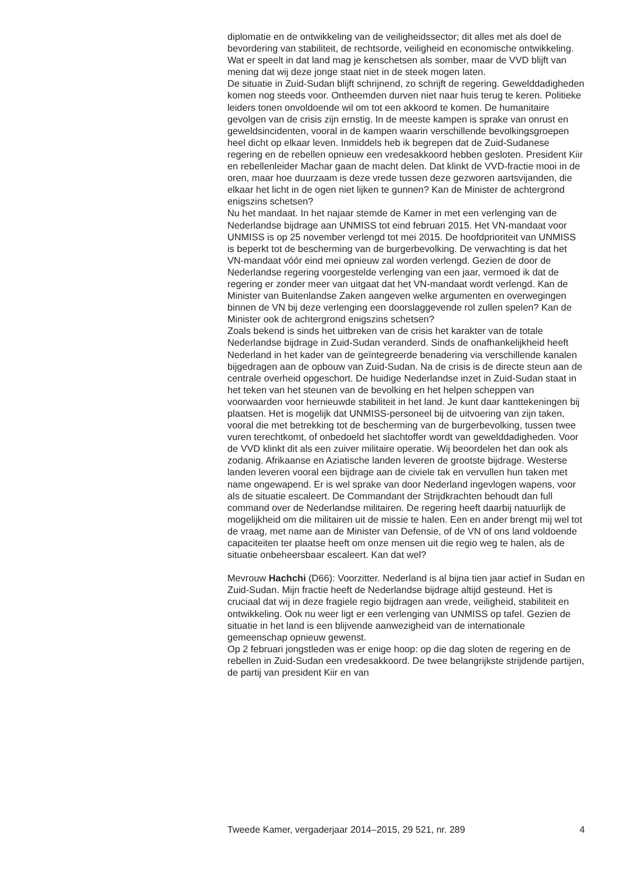diplomatie en de ontwikkeling van de veiligheidssector; dit alles met als doel de bevordering van stabiliteit, de rechtsorde, veiligheid en economische ontwikkeling. Wat er speelt in dat land mag je kenschetsen als somber, maar de VVD blijft van mening dat wij deze jonge staat niet in de steek mogen laten.
De situatie in Zuid-Sudan blijft schrijnend, zo schrijft de regering. Gewelddadigheden komen nog steeds voor. Ontheemden durven niet naar huis terug te keren. Politieke leiders tonen onvoldoende wil om tot een akkoord te komen. De humanitaire gevolgen van de crisis zijn ernstig. In de meeste kampen is sprake van onrust en geweldsincidenten, vooral in de kampen waarin verschillende bevolkingsgroepen heel dicht op elkaar leven. Inmiddels heb ik begrepen dat de Zuid-Sudanese regering en de rebellen opnieuw een vredesakkoord hebben gesloten. President Kiir en rebellenleider Machar gaan de macht delen. Dat klinkt de VVD-fractie mooi in de oren, maar hoe duurzaam is deze vrede tussen deze gezworen aartsvijanden, die elkaar het licht in de ogen niet lijken te gunnen? Kan de Minister de achtergrond enigszins schetsen?
Nu het mandaat. In het najaar stemde de Kamer in met een verlenging van de Nederlandse bijdrage aan UNMISS tot eind februari 2015. Het VN-mandaat voor UNMISS is op 25 november verlengd tot mei 2015. De hoofdprioriteit van UNMISS is beperkt tot de bescherming van de burgerbevolking. De verwachting is dat het VN-mandaat vóór eind mei opnieuw zal worden verlengd. Gezien de door de Nederlandse regering voorgestelde verlenging van een jaar, vermoed ik dat de regering er zonder meer van uitgaat dat het VN-mandaat wordt verlengd. Kan de Minister van Buitenlandse Zaken aangeven welke argumenten en overwegingen binnen de VN bij deze verlenging een doorslaggevende rol zullen spelen? Kan de Minister ook de achtergrond enigszins schetsen?
Zoals bekend is sinds het uitbreken van de crisis het karakter van de totale Nederlandse bijdrage in Zuid-Sudan veranderd. Sinds de onafhankelijkheid heeft Nederland in het kader van de geïntegreerde benadering via verschillende kanalen bijgedragen aan de opbouw van Zuid-Sudan. Na de crisis is de directe steun aan de centrale overheid opgeschort. De huidige Nederlandse inzet in Zuid-Sudan staat in het teken van het steunen van de bevolking en het helpen scheppen van voorwaarden voor hernieuwde stabiliteit in het land. Je kunt daar kanttekeningen bij plaatsen. Het is mogelijk dat UNMISS-personeel bij de uitvoering van zijn taken, vooral die met betrekking tot de bescherming van de burgerbevolking, tussen twee vuren terechtkomt, of onbedoeld het slachtoffer wordt van gewelddadigheden. Voor de VVD klinkt dit als een zuiver militaire operatie. Wij beoordelen het dan ook als zodanig. Afrikaanse en Aziatische landen leveren de grootste bijdrage. Westerse landen leveren vooral een bijdrage aan de civiele tak en vervullen hun taken met name ongewapend. Er is wel sprake van door Nederland ingevlogen wapens, voor als de situatie escaleert. De Commandant der Strijdkrachten behoudt dan full command over de Nederlandse militairen. De regering heeft daarbij natuurlijk de mogelijkheid om die militairen uit de missie te halen. Een en ander brengt mij wel tot de vraag, met name aan de Minister van Defensie, of de VN of ons land voldoende capaciteiten ter plaatse heeft om onze mensen uit die regio weg te halen, als de situatie onbeheersbaar escaleert. Kan dat wel?
Mevrouw Hachchi (D66): Voorzitter. Nederland is al bijna tien jaar actief in Sudan en Zuid-Sudan. Mijn fractie heeft de Nederlandse bijdrage altijd gesteund. Het is cruciaal dat wij in deze fragiele regio bijdragen aan vrede, veiligheid, stabiliteit en ontwikkeling. Ook nu weer ligt er een verlenging van UNMISS op tafel. Gezien de situatie in het land is een blijvende aanwezigheid van de internationale gemeenschap opnieuw gewenst.
Op 2 februari jongstleden was er enige hoop: op die dag sloten de regering en de rebellen in Zuid-Sudan een vredesakkoord. De twee belangrijkste strijdende partijen, de partij van president Kiir en van
Tweede Kamer, vergaderjaar 2014–2015, 29 521, nr. 289 4